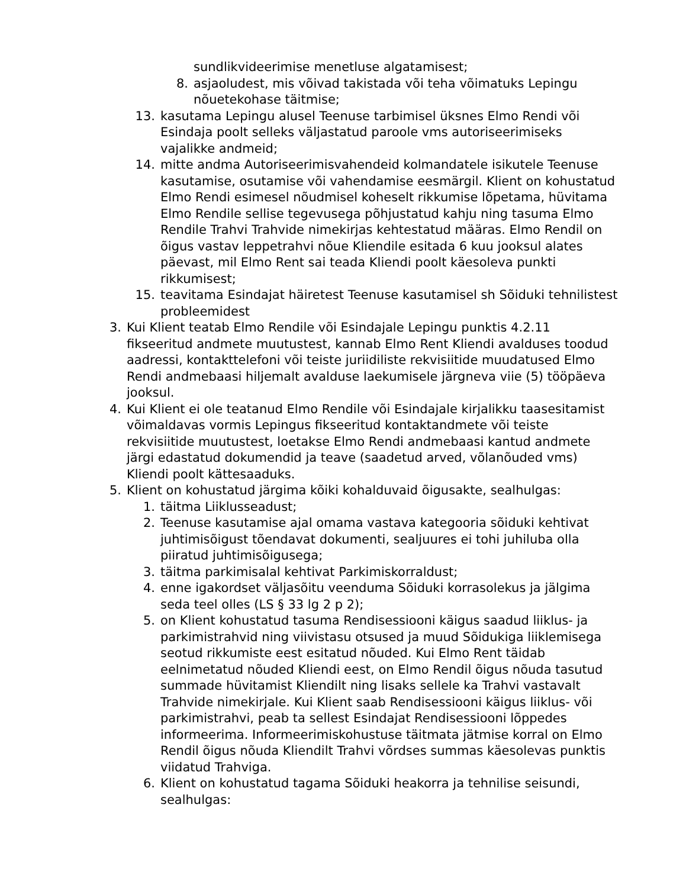sundlikvideerimise menetluse algatamisest;
8. asjaoludest, mis võivad takistada või teha võimatuks Lepingu nõuetekohase täitmise;
13. kasutama Lepingu alusel Teenuse tarbimisel üksnes Elmo Rendi või Esindaja poolt selleks väljastatud paroole vms autoriseerimiseks vajalikke andmeid;
14. mitte andma Autoriseerimisvahendeid kolmandatele isikutele Teenuse kasutamise, osutamise või vahendamise eesmärgil. Klient on kohustatud Elmo Rendi esimesel nõudmisel koheselt rikkumise lõpetama, hüvitama Elmo Rendile sellise tegevusega põhjustatud kahju ning tasuma Elmo Rendile Trahvi Trahvide nimekirjas kehtestatud määras. Elmo Rendil on õigus vastav leppetrahvi nõue Kliendile esitada 6 kuu jooksul alates päevast, mil Elmo Rent sai teada Kliendi poolt käesoleva punkti rikkumisest;
15. teavitama Esindajat häiretest Teenuse kasutamisel sh Sõiduki tehnilistest probleemidest
3. Kui Klient teatab Elmo Rendile või Esindajale Lepingu punktis 4.2.11 fikseeritud andmete muutustest, kannab Elmo Rent Kliendi avalduses toodud aadressi, kontakttelefoni või teiste juriidiliste rekvisiitide muudatused Elmo Rendi andmebaasi hiljemalt avalduse laekumisele järgneva viie (5) tööpäeva jooksul.
4. Kui Klient ei ole teatanud Elmo Rendile või Esindajale kirjalikku taasesitamist võimaldavas vormis Lepingus fikseeritud kontaktandmete või teiste rekvisiitide muutustest, loetakse Elmo Rendi andmebaasi kantud andmete järgi edastatud dokumendid ja teave (saadetud arved, võlanõuded vms) Kliendi poolt kättesaaduks.
5. Klient on kohustatud järgima kõiki kohalduvaid õigusakte, sealhulgas:
1. täitma Liiklusseadust;
2. Teenuse kasutamise ajal omama vastava kategooria sõiduki kehtivat juhtimisõigust tõendavat dokumenti, sealjuures ei tohi juhiluba olla piiratud juhtimisõigusega;
3. täitma parkimisalal kehtivat Parkimiskorraldust;
4. enne igakordset väljasõitu veenduma Sõiduki korrasolekus ja jälgima seda teel olles (LS § 33 lg 2 p 2);
5. on Klient kohustatud tasuma Rendisessiooni käigus saadud liiklus- ja parkimistrahvid ning viivistasu otsused ja muud Sõidukiga liiklemisega seotud rikkumiste eest esitatud nõuded. Kui Elmo Rent täidab eelnimetatud nõuded Kliendi eest, on Elmo Rendil õigus nõuda tasutud summade hüvitamist Kliendilt ning lisaks sellele ka Trahvi vastavalt Trahvide nimekirjale. Kui Klient saab Rendisessiooni käigus liiklus- või parkimistrahvi, peab ta sellest Esindajat Rendisessiooni lõppedes informeerima. Informeerimiskohustuse täitmata jätmise korral on Elmo Rendil õigus nõuda Kliendilt Trahvi võrdses summas käesolevas punktis viidatud Trahviga.
6. Klient on kohustatud tagama Sõiduki heakorra ja tehnilise seisundi, sealhulgas: